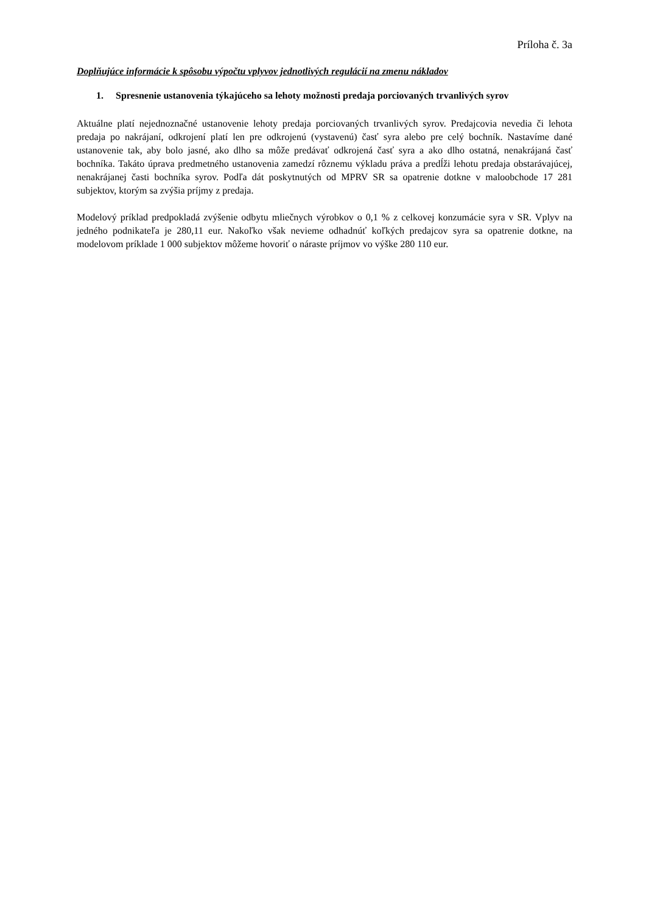Príloha č. 3a
Doplňujúce informácie k spôsobu výpočtu vplyvov jednotlivých regulácií na zmenu nákladov
1. Spresnenie ustanovenia týkajúceho sa lehoty možnosti predaja porciovaných trvanlivých syrov
Aktuálne platí nejednoznačné ustanovenie lehoty predaja porciovaných trvanlivých syrov. Predajcovia nevedia či lehota predaja po nakrájaní, odkrojení platí len pre odkrojenú (vystavenú) časť syra alebo pre celý bochník. Nastavíme dané ustanovenie tak, aby bolo jasné, ako dlho sa môže predávať odkrojená časť syra a ako dlho ostatná, nenakrájaná časť bochníka. Takáto úprava predmetného ustanovenia zamedzí rôznemu výkladu práva a predĺži lehotu predaja obstarávajúcej, nenakrájanej časti bochníka syrov. Podľa dát poskytnutých od MPRV SR sa opatrenie dotkne v maloobchode 17 281 subjektov, ktorým sa zvýšia príjmy z predaja.
Modelový príklad predpokladá zvýšenie odbytu mliečnych výrobkov o 0,1 % z celkovej konzumácie syra v SR. Vplyv na jedného podnikateľa je 280,11 eur. Nakoľko však nevieme odhadnúť koľkých predajcov syra sa opatrenie dotkne, na modelovom príklade 1 000 subjektov môžeme hovoriť o náraste príjmov vo výške 280 110 eur.